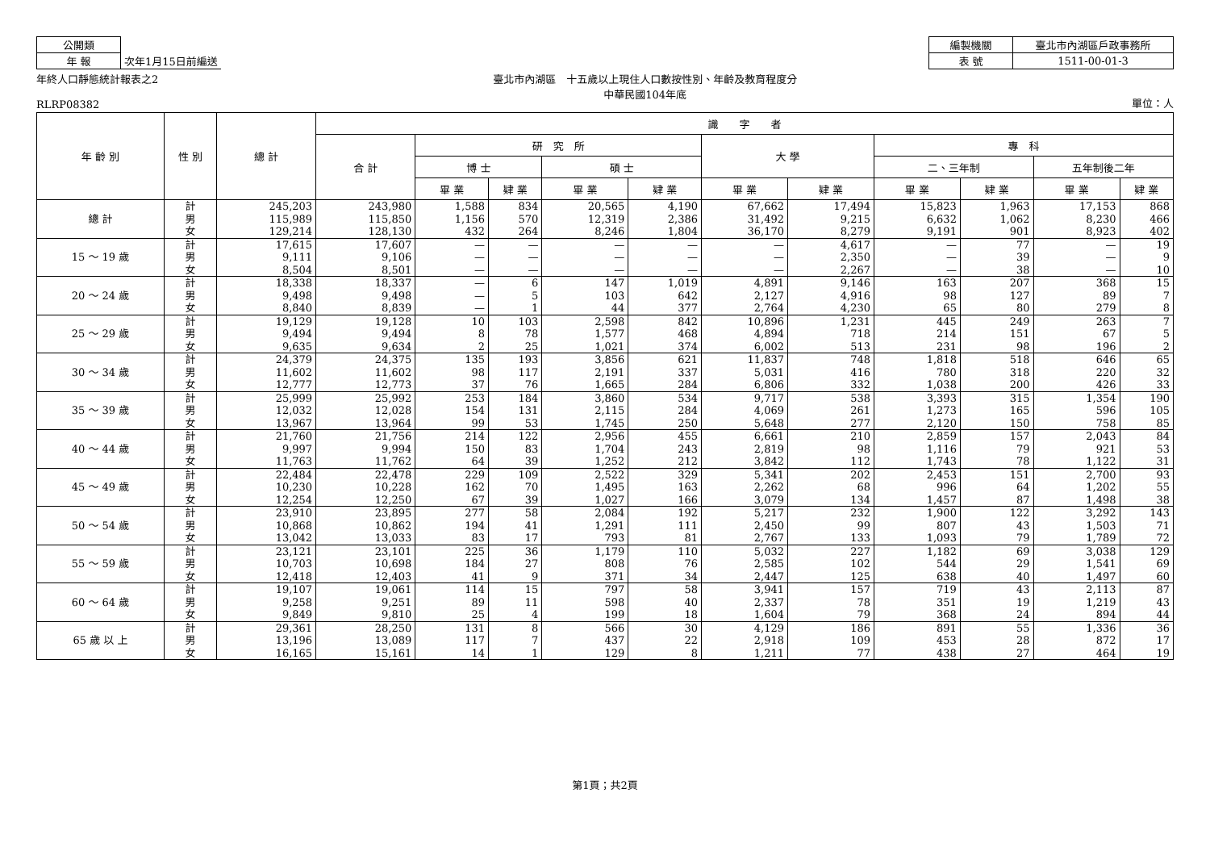| 公開類 | |
| 年 報 | 次年1月15日前編送 |
| 編製機關 | 臺北市內湖區戶政事務所 |
| 表 號 | 1511-00-01-3 |
年終人口靜態統計報表之2
RLRP08382
臺北市內湖區　十五歲以上現住人口數按性別、年齡及教育程度分
中華民國104年底
單位：人
| 年 齡 別 | 性 別 | 總 計 | 識 字 者 | | | | | | | | | | |
| --- | --- | --- | --- | --- | --- | --- | --- | --- | --- | --- | --- | --- | --- |
| | | | 合 計 | 研 究 所 | | | | 大 學 | | 專 科 | | | |
| | | | | 博 士 | | 碩 士 | | | | 二、三年制 | | 五年制後二年 | |
| | | | | 畢 業 | 肄 業 | 畢 業 | 肄 業 | 畢 業 | 肄 業 | 畢 業 | 肄 業 | 畢 業 | 肄 業 |
| 總 計 | 計 男 女 | 245,203 115,989 129,214 | 243,980 115,850 128,130 | 1,588 1,156 432 | 834 570 264 | 20,565 12,319 8,246 | 4,190 2,386 1,804 | 67,662 31,492 36,170 | 17,494 9,215 8,279 | 15,823 6,632 9,191 | 1,963 1,062 901 | 17,153 8,230 8,923 | 868 466 402 |
| 15 ～ 19 歲 | 計 男 女 | 17,615 9,111 8,504 | 17,607 9,106 8,501 | — — — | — — — | — — — | — — — | — — — | 4,617 2,350 2,267 | — — — | 77 39 38 | — — — | 19 9 10 |
| 20 ～ 24 歲 | 計 男 女 | 18,338 9,498 8,840 | 18,337 9,498 8,839 | — — — | 6 5 1 | 147 103 44 | 1,019 642 377 | 4,891 2,127 2,764 | 9,146 4,916 4,230 | 163 98 65 | 207 127 80 | 368 89 279 | 15 7 8 |
| 25 ～ 29 歲 | 計 男 女 | 19,129 9,494 9,635 | 19,128 9,494 9,634 | 10 8 2 | 103 78 25 | 2,598 1,577 1,021 | 842 468 374 | 10,896 4,894 6,002 | 1,231 718 513 | 445 214 231 | 249 151 98 | 263 67 196 | 7 5 2 |
| 30 ～ 34 歲 | 計 男 女 | 24,379 11,602 12,777 | 24,375 11,602 12,773 | 135 98 37 | 193 117 76 | 3,856 2,191 1,665 | 621 337 284 | 11,837 5,031 6,806 | 748 416 332 | 1,818 780 1,038 | 518 318 200 | 646 220 426 | 65 32 33 |
| 35 ～ 39 歲 | 計 男 女 | 25,999 12,032 13,967 | 25,992 12,028 13,964 | 253 154 99 | 184 131 53 | 3,860 2,115 1,745 | 534 284 250 | 9,717 4,069 5,648 | 538 261 277 | 3,393 1,273 2,120 | 315 165 150 | 1,354 596 758 | 190 105 85 |
| 40 ～ 44 歲 | 計 男 女 | 21,760 9,997 11,763 | 21,756 9,994 11,762 | 214 150 64 | 122 83 39 | 2,956 1,704 1,252 | 455 243 212 | 6,661 2,819 3,842 | 210 98 112 | 2,859 1,116 1,743 | 157 79 78 | 2,043 921 1,122 | 84 53 31 |
| 45 ～ 49 歲 | 計 男 女 | 22,484 10,230 12,254 | 22,478 10,228 12,250 | 229 162 67 | 109 70 39 | 2,522 1,495 1,027 | 329 163 166 | 5,341 2,262 3,079 | 202 68 134 | 2,453 996 1,457 | 151 64 87 | 2,700 1,202 1,498 | 93 55 38 |
| 50 ～ 54 歲 | 計 男 女 | 23,910 10,868 13,042 | 23,895 10,862 13,033 | 277 194 83 | 58 41 17 | 2,084 1,291 793 | 192 111 81 | 5,217 2,450 2,767 | 232 99 133 | 1,900 807 1,093 | 122 43 79 | 3,292 1,503 1,789 | 143 71 72 |
| 55 ～ 59 歲 | 計 男 女 | 23,121 10,703 12,418 | 23,101 10,698 12,403 | 225 184 41 | 36 27 9 | 1,179 808 371 | 110 76 34 | 5,032 2,585 2,447 | 227 102 125 | 1,182 544 638 | 69 29 40 | 3,038 1,541 1,497 | 129 69 60 |
| 60 ～ 64 歲 | 計 男 女 | 19,107 9,258 9,849 | 19,061 9,251 9,810 | 114 89 25 | 15 11 4 | 797 598 199 | 58 40 18 | 3,941 2,337 1,604 | 157 78 79 | 719 351 368 | 43 19 24 | 2,113 1,219 894 | 87 43 44 |
| 65 歲 以 上 | 計 男 女 | 29,361 13,196 16,165 | 28,250 13,089 15,161 | 131 117 14 | 8 7 1 | 566 437 129 | 30 22 8 | 4,129 2,918 1,211 | 186 109 77 | 891 453 438 | 55 28 27 | 1,336 872 464 | 36 17 19 |
第1頁；共2頁